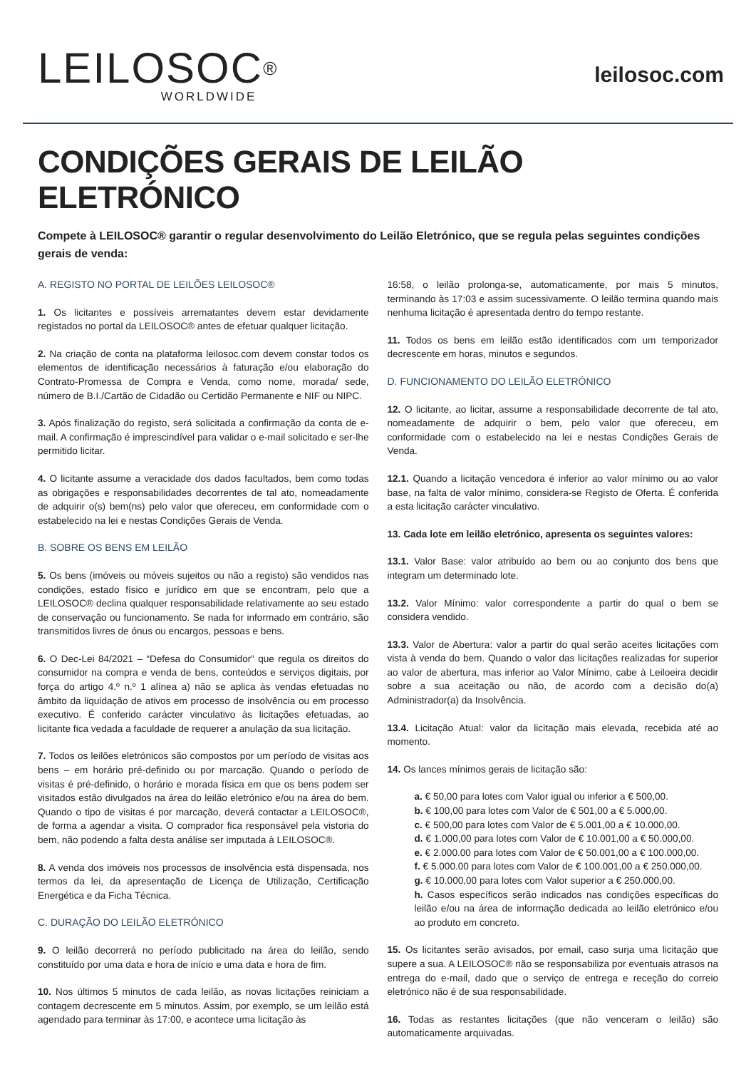LEILOSOC<sup>®</sup>
WORLDWIDE
leilosoc.com
CONDIÇÕES GERAIS DE LEILÃO ELETRÓNICO
Compete à LEILOSOC® garantir o regular desenvolvimento do Leilão Eletrónico, que se regula pelas seguintes condições gerais de venda:
A. REGISTO NO PORTAL DE LEILÕES LEILOSOC®
1. Os licitantes e possíveis arrematantes devem estar devidamente registados no portal da LEILOSOC® antes de efetuar qualquer licitação.
2. Na criação de conta na plataforma leilosoc.com devem constar todos os elementos de identificação necessários à faturação e/ou elaboração do Contrato-Promessa de Compra e Venda, como nome, morada/ sede, número de B.I./Cartão de Cidadão ou Certidão Permanente e NIF ou NIPC.
3. Após finalização do registo, será solicitada a confirmação da conta de e-mail. A confirmação é imprescindível para validar o e-mail solicitado e ser-lhe permitido licitar.
4. O licitante assume a veracidade dos dados facultados, bem como todas as obrigações e responsabilidades decorrentes de tal ato, nomeadamente de adquirir o(s) bem(ns) pelo valor que ofereceu, em conformidade com o estabelecido na lei e nestas Condições Gerais de Venda.
B. SOBRE OS BENS EM LEILÃO
5. Os bens (imóveis ou móveis sujeitos ou não a registo) são vendidos nas condições, estado físico e jurídico em que se encontram, pelo que a LEILOSOC® declina qualquer responsabilidade relativamente ao seu estado de conservação ou funcionamento. Se nada for informado em contrário, são transmitidos livres de ónus ou encargos, pessoas e bens.
6. O Dec-Lei 84/2021 – “Defesa do Consumidor” que regula os direitos do consumidor na compra e venda de bens, conteúdos e serviços digitais, por força do artigo 4.º n.º 1 alínea a) não se aplica às vendas efetuadas no âmbito da liquidação de ativos em processo de insolvência ou em processo executivo. É conferido carácter vinculativo às licitações efetuadas, ao licitante fica vedada a faculdade de requerer a anulação da sua licitação.
7. Todos os leilões eletrónicos são compostos por um período de visitas aos bens – em horário pré-definido ou por marcação. Quando o período de visitas é pré-definido, o horário e morada física em que os bens podem ser visitados estão divulgados na área do leilão eletrónico e/ou na área do bem. Quando o tipo de visitas é por marcação, deverá contactar a LEILOSOC®, de forma a agendar a visita. O comprador fica responsável pela vistoria do bem, não podendo a falta desta análise ser imputada à LEILOSOC®.
8. A venda dos imóveis nos processos de insolvência está dispensada, nos termos da lei, da apresentação de Licença de Utilização, Certificação Energética e da Ficha Técnica.
C. DURAÇÃO DO LEILÃO ELETRÓNICO
9. O leilão decorrerá no período publicitado na área do leilão, sendo constituído por uma data e hora de início e uma data e hora de fim.
10. Nos últimos 5 minutos de cada leilão, as novas licitações reiniciam a contagem decrescente em 5 minutos. Assim, por exemplo, se um leilão está agendado para terminar às 17:00, e acontece uma licitação às
16:58, o leilão prolonga-se, automaticamente, por mais 5 minutos, terminando às 17:03 e assim sucessivamente. O leilão termina quando mais nenhuma licitação é apresentada dentro do tempo restante.
11. Todos os bens em leilão estão identificados com um temporizador decrescente em horas, minutos e segundos.
D. FUNCIONAMENTO DO LEILÃO ELETRÓNICO
12. O licitante, ao licitar, assume a responsabilidade decorrente de tal ato, nomeadamente de adquirir o bem, pelo valor que ofereceu, em conformidade com o estabelecido na lei e nestas Condições Gerais de Venda.
12.1. Quando a licitação vencedora é inferior ao valor mínimo ou ao valor base, na falta de valor mínimo, considera-se Registo de Oferta. É conferida a esta licitação carácter vinculativo.
13. Cada lote em leilão eletrónico, apresenta os seguintes valores:
13.1. Valor Base: valor atribuído ao bem ou ao conjunto dos bens que integram um determinado lote.
13.2. Valor Mínimo: valor correspondente a partir do qual o bem se considera vendido.
13.3. Valor de Abertura: valor a partir do qual serão aceites licitações com vista à venda do bem. Quando o valor das licitações realizadas for superior ao valor de abertura, mas inferior ao Valor Mínimo, cabe à Leiloeira decidir sobre a sua aceitação ou não, de acordo com a decisão do(a) Administrador(a) da Insolvência.
13.4. Licitação Atual: valor da licitação mais elevada, recebida até ao momento.
14. Os lances mínimos gerais de licitação são:
a. € 50,00 para lotes com Valor igual ou inferior a € 500,00.
b. € 100,00 para lotes com Valor de € 501,00 a € 5.000,00.
c. € 500,00 para lotes com Valor de € 5.001,00 a € 10.000,00.
d. € 1.000,00 para lotes com Valor de € 10.001,00 a € 50.000,00.
e. € 2.000.00 para lotes com Valor de € 50.001,00 a € 100.000,00.
f. € 5.000.00 para lotes com Valor de € 100.001,00 a € 250.000,00.
g. € 10.000,00 para lotes com Valor superior a € 250.000,00.
h. Casos específicos serão indicados nas condições específicas do leilão e/ou na área de informação dedicada ao leilão eletrónico e/ou ao produto em concreto.
15. Os licitantes serão avisados, por email, caso surja uma licitação que supere a sua. A LEILOSOC® não se responsabiliza por eventuais atrasos na entrega do e-mail, dado que o serviço de entrega e receção do correio eletrónico não é de sua responsabilidade.
16. Todas as restantes licitações (que não venceram o leilão) são automaticamente arquivadas.